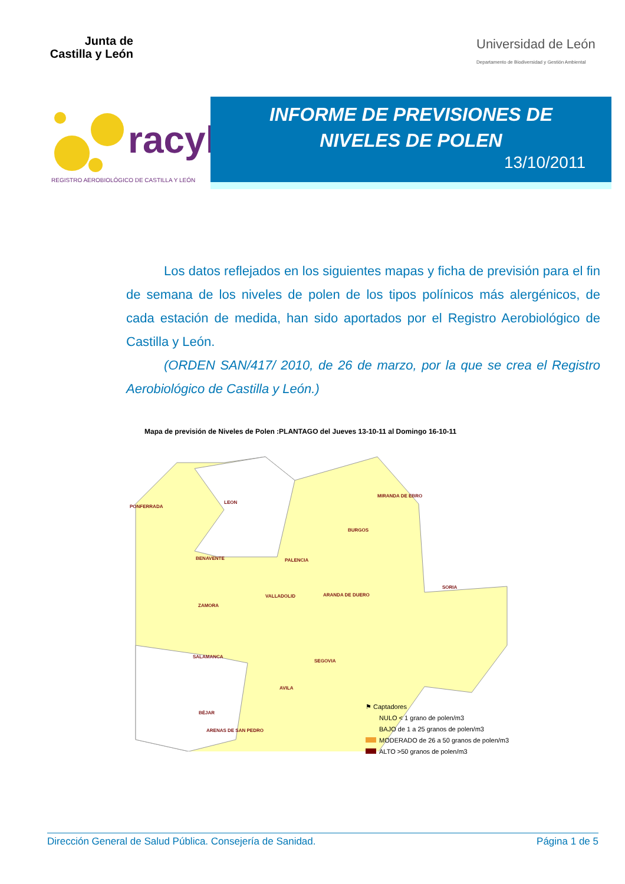Junta de Castilla y León
Universidad de León
Departamento de Biodiversidad y Gestión Ambiental
racyl
REGISTRO AEROBIOLÓGICO DE CASTILLA Y LEÓN
INFORME DE PREVISIONES DE
NIVELES DE POLEN
13/10/2011
Los datos reflejados en los siguientes mapas y ficha de previsión para el fin de semana de los niveles de polen de los tipos polínicos más alergénicos, de cada estación de medida, han sido aportados por el Registro Aerobiológico de Castilla y León.
(ORDEN SAN/417/ 2010, de 26 de marzo, por la que se crea el Registro Aerobiológico de Castilla y León.)
Mapa de previsión de Niveles de Polen :PLANTAGO del Jueves 13-10-11 al Domingo 16-10-11
PONFERRADA
LEON
MIRANDA DE EBRO
BURGOS
BENAVENTE PALENCIA
SORIA
VALLADOLID ARANDA DE DUERO
ZAMORA
SALAMANCA
SEGOVIA
AVILA
BÉJAR
ARENAS DE SAN PEDRO
⚑ Captadores
NULO < 1 grano de polen/m3
BAJO de 1 a 25 granos de polen/m3
MODERADO de 26 a 50 granos de polen/m3
ALTO >50 granos de polen/m3
Dirección General de Salud Pública. Consejería de Sanidad. Página 1 de 5